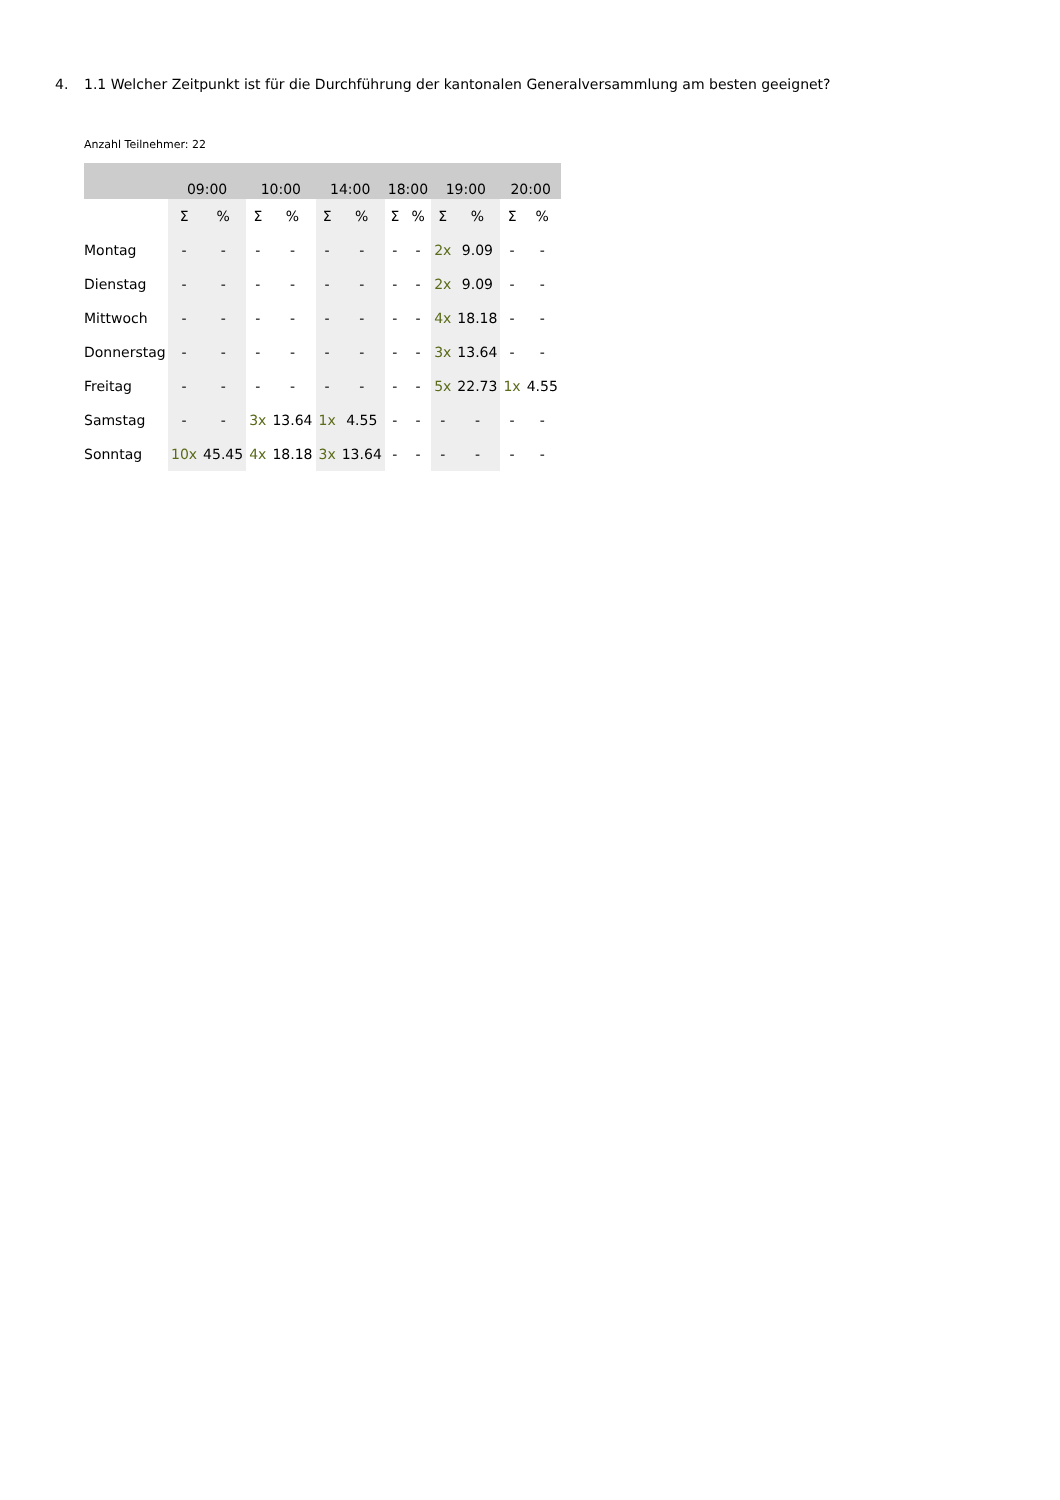4. 1.1 Welcher Zeitpunkt ist für die Durchführung der kantonalen Generalversammlung am besten geeignet?
Anzahl Teilnehmer: 22
| | 09:00 | | 10:00 | | 14:00 | | 18:00 | | 19:00 | | 20:00 | |
| --- | --- | --- | --- | --- | --- | --- | --- | --- | --- | --- | --- | --- |
| | Σ | % | Σ | % | Σ | % | Σ | % | Σ | % | Σ | % |
| Montag | - | - | - | - | - | - | - | - | 2x | 9.09 | - | - |
| Dienstag | - | - | - | - | - | - | - | - | 2x | 9.09 | - | - |
| Mittwoch | - | - | - | - | - | - | - | - | 4x | 18.18 | - | - |
| Donnerstag | - | - | - | - | - | - | - | - | 3x | 13.64 | - | - |
| Freitag | - | - | - | - | - | - | - | - | 5x | 22.73 | 1x | 4.55 |
| Samstag | - | - | 3x | 13.64 | 1x | 4.55 | - | - | - | - | - | - |
| Sonntag | 10x | 45.45 | 4x | 18.18 | 3x | 13.64 | - | - | - | - | - | - |